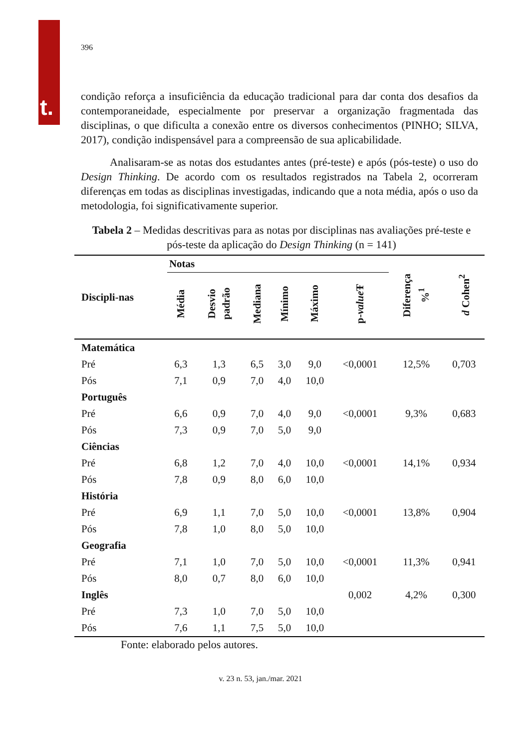t.
396
condição reforça a insuficiência da educação tradicional para dar conta dos desafios da contemporaneidade, especialmente por preservar a organização fragmentada das disciplinas, o que dificulta a conexão entre os diversos conhecimentos (PINHO; SILVA, 2017), condição indispensável para a compreensão de sua aplicabilidade.
Analisaram-se as notas dos estudantes antes (pré-teste) e após (pós-teste) o uso do Design Thinking. De acordo com os resultados registrados na Tabela 2, ocorreram diferenças em todas as disciplinas investigadas, indicando que a nota média, após o uso da metodologia, foi significativamente superior.
Tabela 2 – Medidas descritivas para as notas por disciplinas nas avaliações pré-teste e pós-teste da aplicação do Design Thinking (n = 141)
| Discipli-nas | Notas | | | | | | Diferença %<sup>1</sup> | d Cohen<sup>2</sup> |
| --- | --- | --- | --- | --- | --- | --- | --- | --- |
| | Média | Desvio padrão | Mediana | Mínimo | Máximo | p- value Ŧ | | |
| Matemática | | | | | | | | |
| Pré | 6,3 | 1,3 | 6,5 | 3,0 | 9,0 | <0,0001 | 12,5% | 0,703 |
| Pós | 7,1 | 0,9 | 7,0 | 4,0 | 10,0 | | | |
| Português | | | | | | | | |
| Pré | 6,6 | 0,9 | 7,0 | 4,0 | 9,0 | <0,0001 | 9,3% | 0,683 |
| Pós | 7,3 | 0,9 | 7,0 | 5,0 | 9,0 | | | |
| Ciências | | | | | | | | |
| Pré | 6,8 | 1,2 | 7,0 | 4,0 | 10,0 | <0,0001 | 14,1% | 0,934 |
| Pós | 7,8 | 0,9 | 8,0 | 6,0 | 10,0 | | | |
| História | | | | | | | | |
| Pré | 6,9 | 1,1 | 7,0 | 5,0 | 10,0 | <0,0001 | 13,8% | 0,904 |
| Pós | 7,8 | 1,0 | 8,0 | 5,0 | 10,0 | | | |
| Geografia | | | | | | | | |
| Pré | 7,1 | 1,0 | 7,0 | 5,0 | 10,0 | <0,0001 | 11,3% | 0,941 |
| Pós | 8,0 | 0,7 | 8,0 | 6,0 | 10,0 | | | |
| Inglês | | | | | | 0,002 | 4,2% | 0,300 |
| Pré | 7,3 | 1,0 | 7,0 | 5,0 | 10,0 | | | |
| Pós | 7,6 | 1,1 | 7,5 | 5,0 | 10,0 | | | |
Fonte: elaborado pelos autores.
v. 23 n. 53, jan./mar. 2021